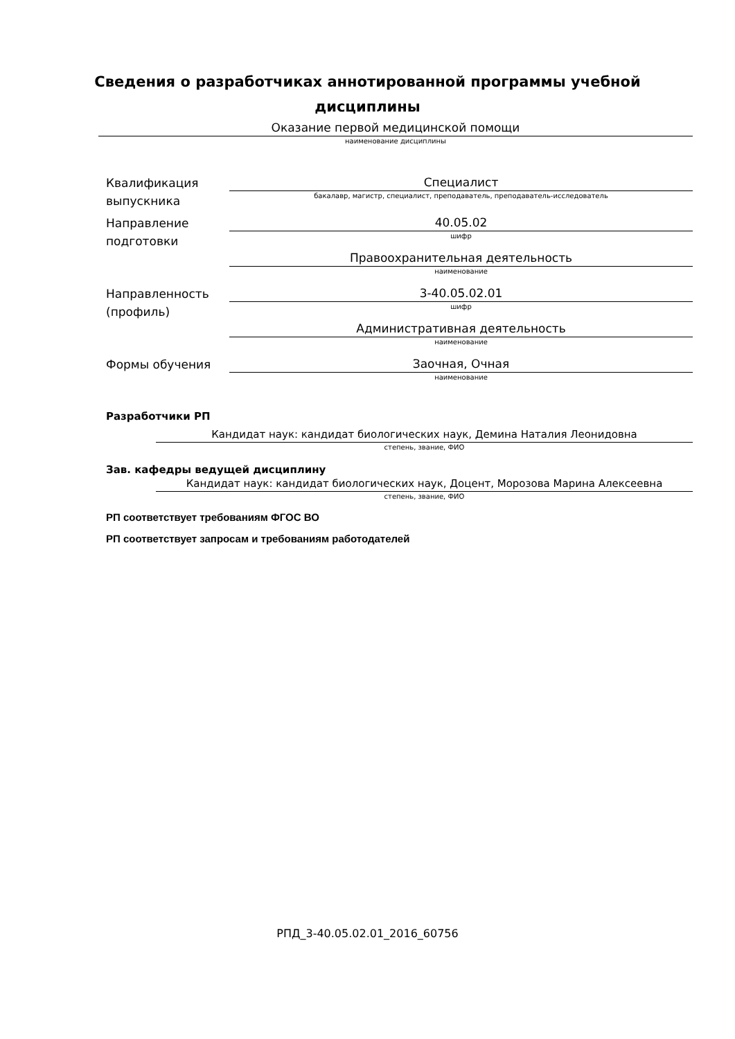Сведения о разработчиках аннотированной программы учебной
дисциплины
Оказание первой медицинской помощи
наименование дисциплины
Квалификация выпускника
Специалист
бакалавр, магистр, специалист, преподаватель, преподаватель-исследователь
Направление подготовки
40.05.02
шифр
Правоохранительная деятельность
наименование
Направленность (профиль)
3-40.05.02.01
шифр
Административная деятельность
наименование
Формы обучения
Заочная, Очная
наименование
Разработчики РП
Кандидат наук: кандидат биологических наук, Демина Наталия Леонидовна
степень, звание, ФИО
Зав. кафедры ведущей дисциплину
Кандидат наук: кандидат биологических наук, Доцент, Морозова Марина Алексеевна
степень, звание, ФИО
РП соответствует требованиям ФГОС ВО
РП соответствует запросам и требованиям работодателей
РПД_3-40.05.02.01_2016_60756